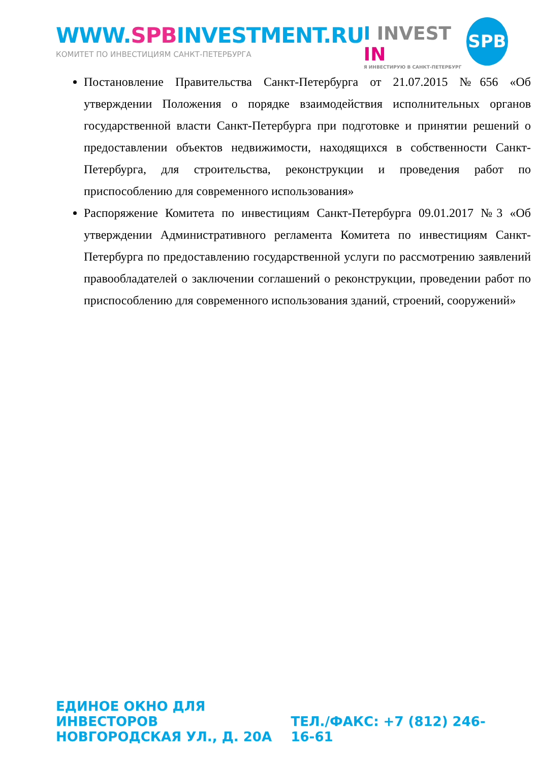WWW.SPBINVESTMENT.RU
КОМИТЕТ ПО ИНВЕСТИЦИЯМ САНКТ-ПЕТЕРБУРГА
I INVEST IN
Я ИНВЕСТИРУЮ В САНКТ-ПЕТЕРБУРГ
SPB
Постановление Правительства Санкт-Петербурга от 21.07.2015 №656 «Об утверждении Положения о порядке взаимодействия исполнительных органов государственной власти Санкт-Петербурга при подготовке и принятии решений о предоставлении объектов недвижимости, находящихся в собственности Санкт-Петербурга, для строительства, реконструкции и проведения работ по приспособлению для современного использования»
Распоряжение Комитета по инвестициям Санкт-Петербурга 09.01.2017 №3 «Об утверждении Административного регламента Комитета по инвестициям Санкт-Петербурга по предоставлению государственной услуги по рассмотрению заявлений правообладателей о заключении соглашений о реконструкции, проведении работ по приспособлению для современного использования зданий, строений, сооружений»
ЕДИНОЕ ОКНО ДЛЯ ИНВЕСТОРОВ
НОВГОРОДСКАЯ УЛ., Д. 20А
ТЕЛ./ФАКС: +7 (812) 246-16-61